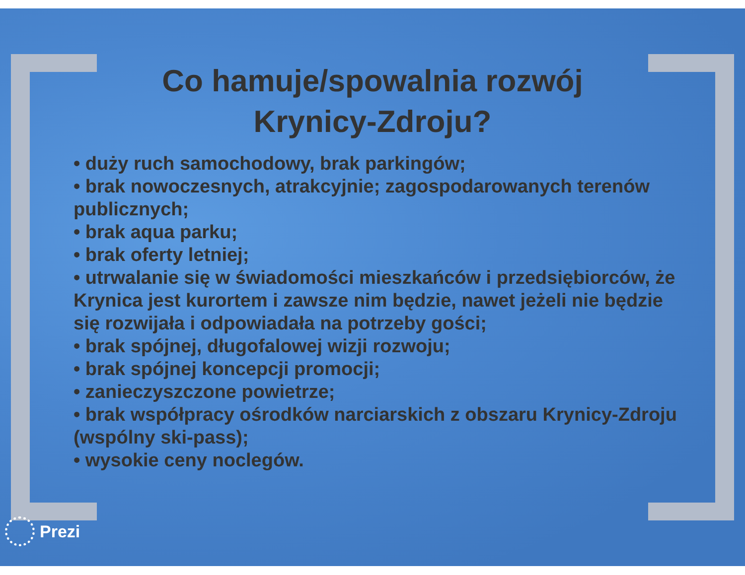Co hamuje/spowalnia rozwój Krynicy-Zdroju?
• duży ruch samochodowy, brak parkingów;
• brak nowoczesnych, atrakcyjnie; zagospodarowanych terenów publicznych;
• brak aqua parku;
• brak oferty letniej;
• utrwalanie się w świadomości mieszkańców i przedsiębiorców, że Krynica jest kurortem i zawsze nim będzie, nawet jeżeli nie będzie się rozwijała i odpowiadała na potrzeby gości;
• brak spójnej, długofalowej wizji rozwoju;
• brak spójnej koncepcji promocji;
• zanieczyszczone powietrze;
• brak współpracy ośrodków narciarskich z obszaru Krynicy-Zdroju (wspólny ski-pass);
• wysokie ceny noclegów.
Prezi